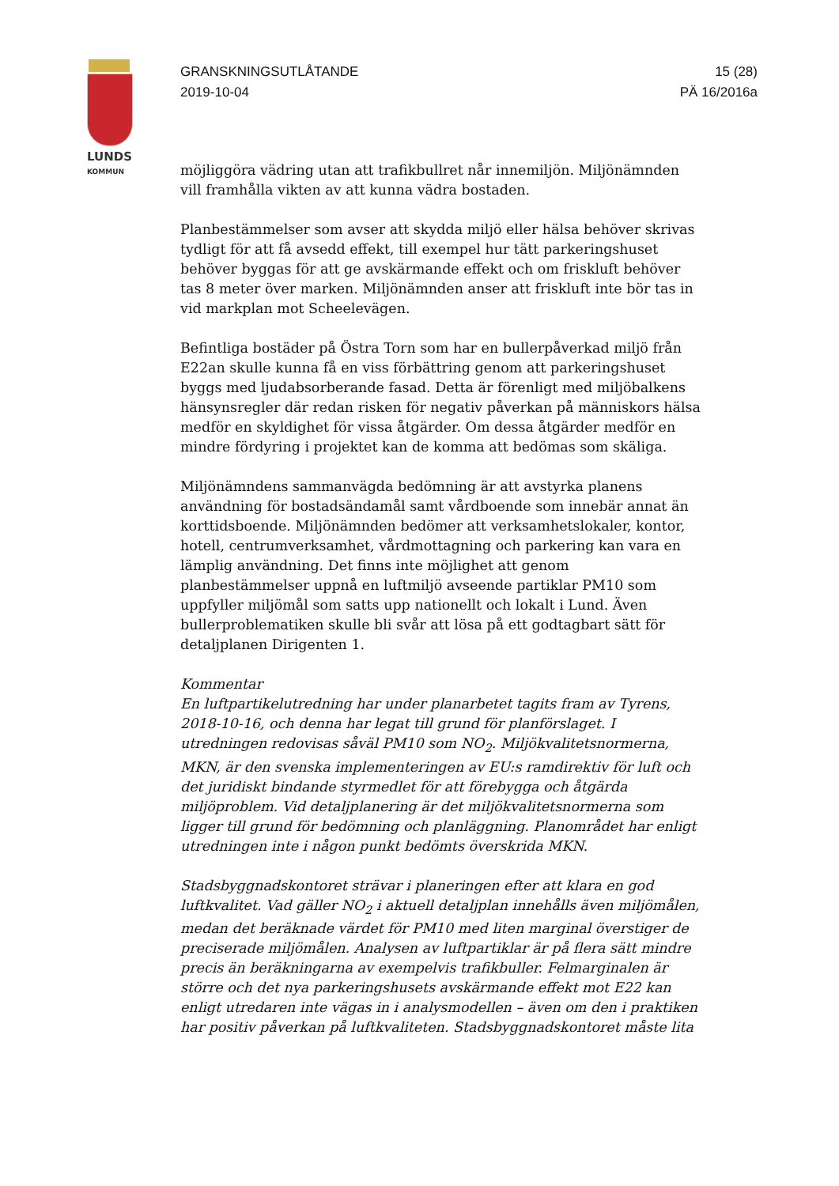LUNDS
KOMMUN
GRANSKNINGSUTLÅTANDE
2019-10-04
15 (28)
PÄ 16/2016a
möjliggöra vädring utan att trafikbullret når innemiljön. Miljönämnden vill framhålla vikten av att kunna vädra bostaden.
Planbestämmelser som avser att skydda miljö eller hälsa behöver skrivas tydligt för att få avsedd effekt, till exempel hur tätt parkeringshuset behöver byggas för att ge avskärmande effekt och om friskluft behöver tas 8 meter över marken. Miljönämnden anser att friskluft inte bör tas in vid markplan mot Scheelevägen.
Befintliga bostäder på Östra Torn som har en bullerpåverkad miljö från E22an skulle kunna få en viss förbättring genom att parkeringshuset byggs med ljudabsorberande fasad. Detta är förenligt med miljöbalkens hänsynsregler där redan risken för negativ påverkan på människors hälsa medför en skyldighet för vissa åtgärder. Om dessa åtgärder medför en mindre fördyring i projektet kan de komma att bedömas som skäliga.
Miljönämndens sammanvägda bedömning är att avstyrka planens användning för bostadsändamål samt vårdboende som innebär annat än korttidsboende. Miljönämnden bedömer att verksamhetslokaler, kontor, hotell, centrumverksamhet, vårdmottagning och parkering kan vara en lämplig användning. Det finns inte möjlighet att genom planbestämmelser uppnå en luftmiljö avseende partiklar PM10 som uppfyller miljömål som satts upp nationellt och lokalt i Lund. Även bullerproblematiken skulle bli svår att lösa på ett godtagbart sätt för detaljplanen Dirigenten 1.
Kommentar
En luftpartikelutredning har under planarbetet tagits fram av Tyrens, 2018-10-16, och denna har legat till grund för planförslaget. I utredningen redovisas såväl PM10 som NO<sub>2</sub>. Miljökvalitetsnormerna, MKN, är den svenska implementeringen av EU:s ramdirektiv för luft och det juridiskt bindande styrmedlet för att förebygga och åtgärda miljöproblem. Vid detaljplanering är det miljökvalitetsnormerna som ligger till grund för bedömning och planläggning. Planområdet har enligt utredningen inte i någon punkt bedömts överskrida MKN.
Stadsbyggnadskontoret strävar i planeringen efter att klara en god luftkvalitet. Vad gäller NO<sub>2</sub> i aktuell detaljplan innehålls även miljömålen, medan det beräknade värdet för PM10 med liten marginal överstiger de preciserade miljömålen. Analysen av luftpartiklar är på flera sätt mindre precis än beräkningarna av exempelvis trafikbuller. Felmarginalen är större och det nya parkeringshusets avskärmande effekt mot E22 kan enligt utredaren inte vägas in i analysmodellen – även om den i praktiken har positiv påverkan på luftkvaliteten. Stadsbyggnadskontoret måste lita